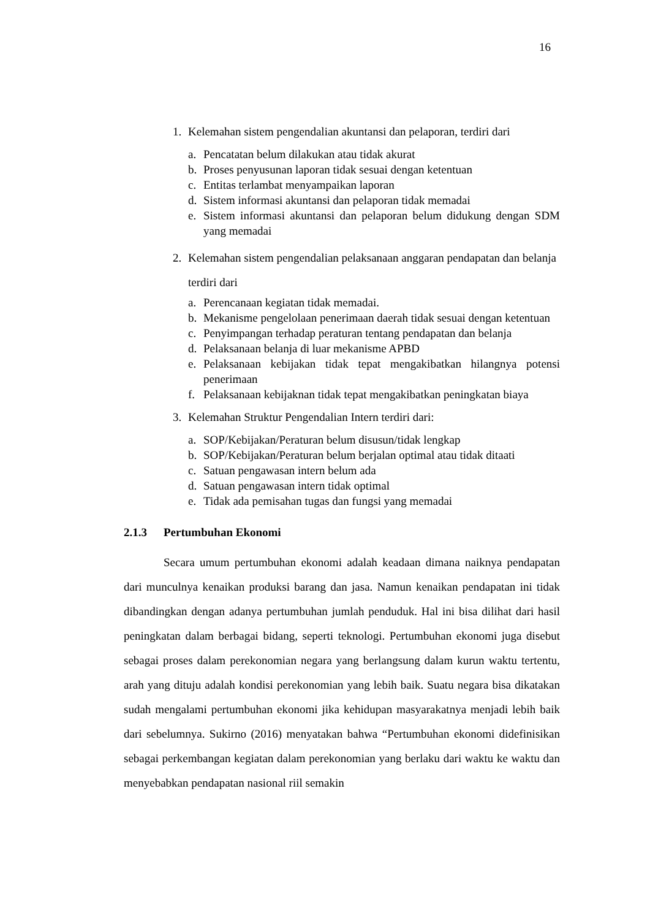16
1. Kelemahan sistem pengendalian akuntansi dan pelaporan, terdiri dari
a. Pencatatan belum dilakukan atau tidak akurat
b. Proses penyusunan laporan tidak sesuai dengan ketentuan
c. Entitas terlambat menyampaikan laporan
d. Sistem informasi akuntansi dan pelaporan tidak memadai
e. Sistem informasi akuntansi dan pelaporan belum didukung dengan SDM yang memadai
2. Kelemahan sistem pengendalian pelaksanaan anggaran pendapatan dan belanja terdiri dari
a. Perencanaan kegiatan tidak memadai.
b. Mekanisme pengelolaan penerimaan daerah tidak sesuai dengan ketentuan
c. Penyimpangan terhadap peraturan tentang pendapatan dan belanja
d. Pelaksanaan belanja di luar mekanisme APBD
e. Pelaksanaan kebijakan tidak tepat mengakibatkan hilangnya potensi penerimaan
f. Pelaksanaan kebijaknan tidak tepat mengakibatkan peningkatan biaya
3. Kelemahan Struktur Pengendalian Intern terdiri dari:
a. SOP/Kebijakan/Peraturan belum disusun/tidak lengkap
b. SOP/Kebijakan/Peraturan belum berjalan optimal atau tidak ditaati
c. Satuan pengawasan intern belum ada
d. Satuan pengawasan intern tidak optimal
e. Tidak ada pemisahan tugas dan fungsi yang memadai
2.1.3 Pertumbuhan Ekonomi
Secara umum pertumbuhan ekonomi adalah keadaan dimana naiknya pendapatan dari munculnya kenaikan produksi barang dan jasa. Namun kenaikan pendapatan ini tidak dibandingkan dengan adanya pertumbuhan jumlah penduduk. Hal ini bisa dilihat dari hasil peningkatan dalam berbagai bidang, seperti teknologi. Pertumbuhan ekonomi juga disebut sebagai proses dalam perekonomian negara yang berlangsung dalam kurun waktu tertentu, arah yang dituju adalah kondisi perekonomian yang lebih baik. Suatu negara bisa dikatakan sudah mengalami pertumbuhan ekonomi jika kehidupan masyarakatnya menjadi lebih baik dari sebelumnya. Sukirno (2016) menyatakan bahwa “Pertumbuhan ekonomi didefinisikan sebagai perkembangan kegiatan dalam perekonomian yang berlaku dari waktu ke waktu dan menyebabkan pendapatan nasional riil semakin